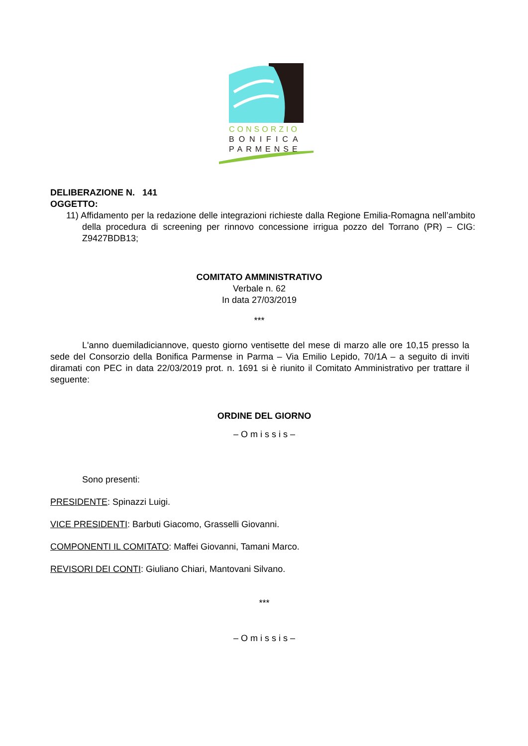CONSORZIO
BONIFICA
PARMENSE
DELIBERAZIONE N. 141
OGGETTO:
11) Affidamento per la redazione delle integrazioni richieste dalla Regione Emilia-Romagna nell’ambito della procedura di screening per rinnovo concessione irrigua pozzo del Torrano (PR) – CIG: Z9427BDB13;
COMITATO AMMINISTRATIVO
Verbale n. 62
In data 27/03/2019
***
L'anno duemiladiciannove, questo giorno ventisette del mese di marzo alle ore 10,15 presso la sede del Consorzio della Bonifica Parmense in Parma – Via Emilio Lepido, 70/1A – a seguito di inviti diramati con PEC in data 22/03/2019 prot. n. 1691 si è riunito il Comitato Amministrativo per trattare il seguente:
ORDINE DEL GIORNO
– O m i s s i s –
Sono presenti:
PRESIDENTE: Spinazzi Luigi.
VICE PRESIDENTI: Barbuti Giacomo, Grasselli Giovanni.
COMPONENTI IL COMITATO: Maffei Giovanni, Tamani Marco.
REVISORI DEI CONTI: Giuliano Chiari, Mantovani Silvano.
***
– O m i s s i s –